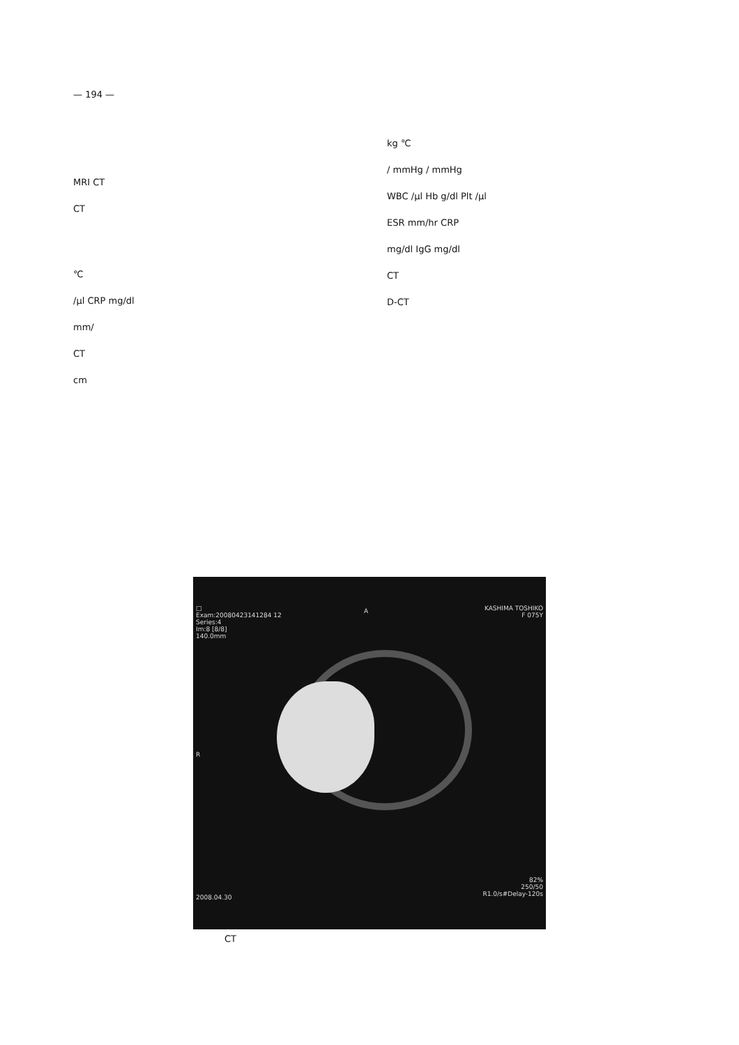— 194 —
MRI CT
CT
℃
/μl CRP mg/dl
mm/
CT
cm
kg ℃
/ mmHg / mmHg
WBC /μl Hb g/dl Plt /μl
ESR mm/hr CRP
mg/dl IgG mg/dl
CT
D-CT
□
Exam:20080423141284 12
Series:4
Im:8 [8/8]
140.0mm
A
KASHIMA TOSHIKO
F 075Y
R
2008.04.30
82%
250/50
R1.0/s#Delay-120s
CT